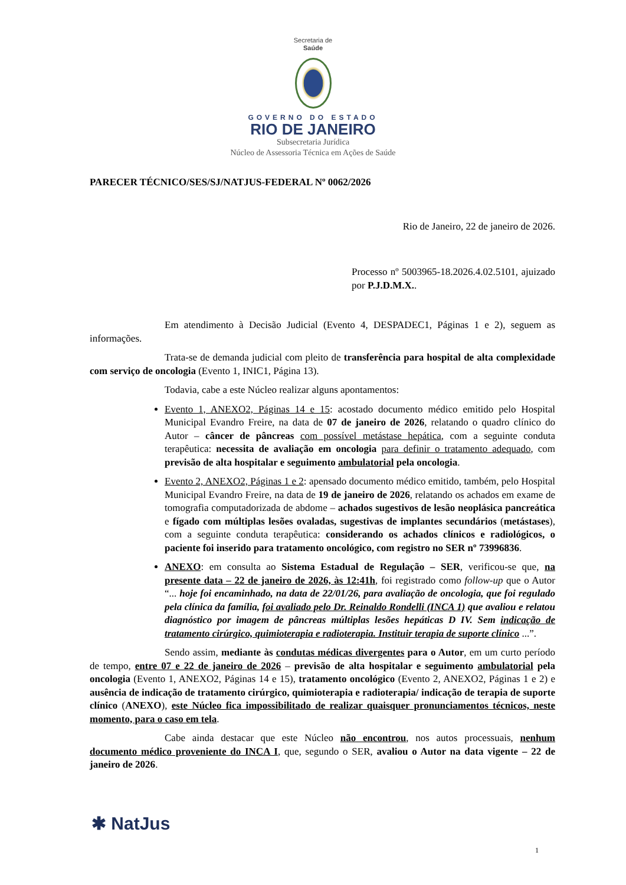Secretaria de
Saúde
GOVERNO DO ESTADO
RIO DE JANEIRO
Subsecretaria Jurídica
Núcleo de Assessoria Técnica em Ações de Saúde
PARECER TÉCNICO/SES/SJ/NATJUS-FEDERAL Nº 0062/2026
Rio de Janeiro, 22 de janeiro de 2026.
Processo nº 5003965-18.2026.4.02.5101, ajuizado por P.J.D.M.X..
Em atendimento à Decisão Judicial (Evento 4, DESPADEC1, Páginas 1 e 2), seguem as informações.
Trata-se de demanda judicial com pleito de transferência para hospital de alta complexidade com serviço de oncologia (Evento 1, INIC1, Página 13).
Todavia, cabe a este Núcleo realizar alguns apontamentos:
Evento 1, ANEXO2, Páginas 14 e 15: acostado documento médico emitido pelo Hospital Municipal Evandro Freire, na data de 07 de janeiro de 2026, relatando o quadro clínico do Autor – câncer de pâncreas com possível metástase hepática, com a seguinte conduta terapêutica: necessita de avaliação em oncologia para definir o tratamento adequado, com previsão de alta hospitalar e seguimento ambulatorial pela oncologia.
Evento 2, ANEXO2, Páginas 1 e 2: apensado documento médico emitido, também, pelo Hospital Municipal Evandro Freire, na data de 19 de janeiro de 2026, relatando os achados em exame de tomografia computadorizada de abdome – achados sugestivos de lesão neoplásica pancreática e fígado com múltiplas lesões ovaladas, sugestivas de implantes secundários (metástases), com a seguinte conduta terapêutica: considerando os achados clínicos e radiológicos, o paciente foi inserido para tratamento oncológico, com registro no SER nº 73996836.
ANEXO: em consulta ao Sistema Estadual de Regulação – SER, verificou-se que, na presente data – 22 de janeiro de 2026, às 12:41h, foi registrado como follow-up que o Autor “... hoje foi encaminhado, na data de 22/01/26, para avaliação de oncologia, que foi regulado pela clínica da família, foi avaliado pelo Dr. Reinaldo Rondelli (INCA 1) que avaliou e relatou diagnóstico por imagem de pâncreas múltiplas lesões hepáticas D IV. Sem indicação de tratamento cirúrgico, quimioterapia e radioterapia. Instituir terapia de suporte clínico ...”.
Sendo assim, mediante às condutas médicas divergentes para o Autor, em um curto período de tempo, entre 07 e 22 de janeiro de 2026 – previsão de alta hospitalar e seguimento ambulatorial pela oncologia (Evento 1, ANEXO2, Páginas 14 e 15), tratamento oncológico (Evento 2, ANEXO2, Páginas 1 e 2) e ausência de indicação de tratamento cirúrgico, quimioterapia e radioterapia/ indicação de terapia de suporte clínico (ANEXO), este Núcleo fica impossibilitado de realizar quaisquer pronunciamentos técnicos, neste momento, para o caso em tela.
Cabe ainda destacar que este Núcleo não encontrou, nos autos processuais, nenhum documento médico proveniente do INCA I, que, segundo o SER, avaliou o Autor na data vigente – 22 de janeiro de 2026.
✱ NatJus
1